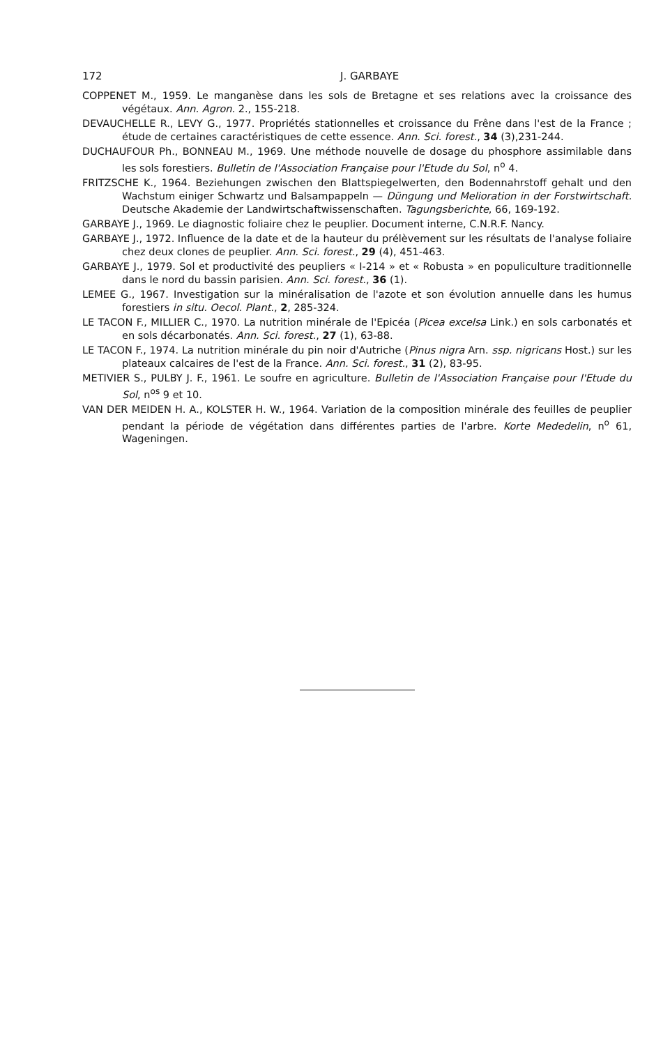172 J. GARBAYE
COPPENET M., 1959. Le manganèse dans les sols de Bretagne et ses relations avec la croissance des végétaux. Ann. Agron. 2., 155-218.
DEVAUCHELLE R., LEVY G., 1977. Propriétés stationnelles et croissance du Frêne dans l'est de la France ; étude de certaines caractéristiques de cette essence. Ann. Sci. forest., 34 (3),231-244.
DUCHAUFOUR Ph., BONNEAU M., 1969. Une méthode nouvelle de dosage du phosphore assimilable dans les sols forestiers. Bulletin de l'Association Française pour l'Etude du Sol, n<sup>o</sup> 4.
FRITZSCHE K., 1964. Beziehungen zwischen den Blattspiegelwerten, den Bodennahrstoff gehalt und den Wachstum einiger Schwartz und Balsampappeln — Düngung und Melioration in der Forstwirtschaft. Deutsche Akademie der Landwirtschaftwissenschaften. Tagungsberichte, 66, 169-192.
GARBAYE J., 1969. Le diagnostic foliaire chez le peuplier. Document interne, C.N.R.F. Nancy.
GARBAYE J., 1972. Influence de la date et de la hauteur du prélèvement sur les résultats de l'analyse foliaire chez deux clones de peuplier. Ann. Sci. forest., 29 (4), 451-463.
GARBAYE J., 1979. Sol et productivité des peupliers « I-214 » et « Robusta » en populiculture traditionnelle dans le nord du bassin parisien. Ann. Sci. forest., 36 (1).
LEMEE G., 1967. Investigation sur la minéralisation de l'azote et son évolution annuelle dans les humus forestiers in situ. Oecol. Plant., 2, 285-324.
LE TACON F., MILLIER C., 1970. La nutrition minérale de l'Epicéa (Picea excelsa Link.) en sols carbonatés et en sols décarbonatés. Ann. Sci. forest., 27 (1), 63-88.
LE TACON F., 1974. La nutrition minérale du pin noir d'Autriche (Pinus nigra Arn. ssp. nigricans Host.) sur les plateaux calcaires de l'est de la France. Ann. Sci. forest., 31 (2), 83-95.
METIVIER S., PULBY J. F., 1961. Le soufre en agriculture. Bulletin de l'Association Française pour l'Etude du Sol, n<sup>os</sup> 9 et 10.
VAN DER MEIDEN H. A., KOLSTER H. W., 1964. Variation de la composition minérale des feuilles de peuplier pendant la période de végétation dans différentes parties de l'arbre. Korte Mededelin, n<sup>o</sup> 61, Wageningen.